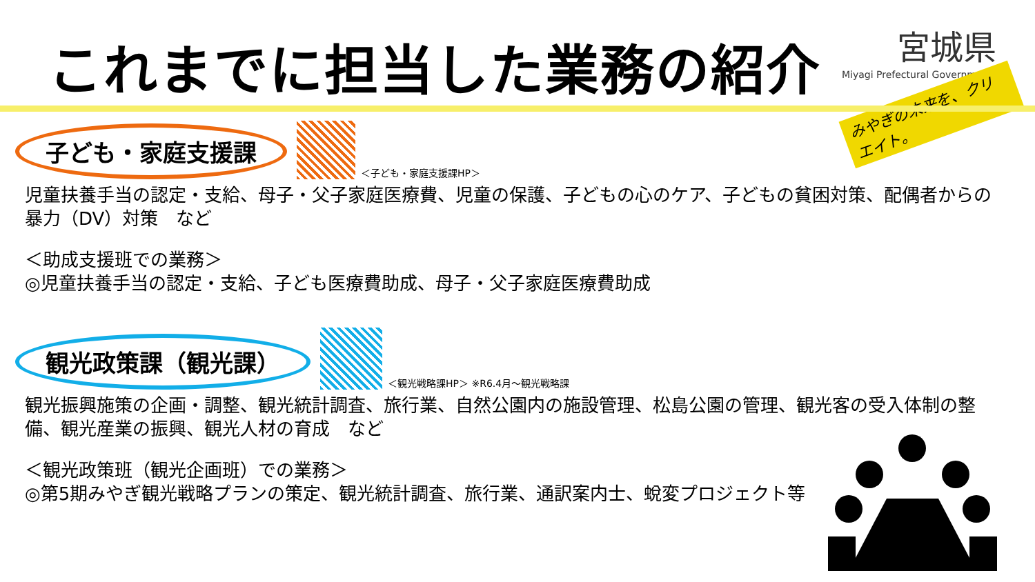これまでに担当した業務の紹介
宮城県
Miyagi Prefectural Government
みやぎの未来を、クリエイト。
子ども・家庭支援課 ＜子ども・家庭支援課HP＞
児童扶養手当の認定・支給、母子・父子家庭医療費、児童の保護、子どもの心のケア、子どもの貧困対策、配偶者からの暴力（DV）対策　など
＜助成支援班での業務＞
◎児童扶養手当の認定・支給、子ども医療費助成、母子・父子家庭医療費助成
観光政策課（観光課） ＜観光戦略課HP＞ ※R6.4月～観光戦略課
観光振興施策の企画・調整、観光統計調査、旅行業、自然公園内の施設管理、松島公園の管理、観光客の受入体制の整備、観光産業の振興、観光人材の育成　など
＜観光政策班（観光企画班）での業務＞
◎第5期みやぎ観光戦略プランの策定、観光統計調査、旅行業、通訳案内士、蛻変プロジェクト等